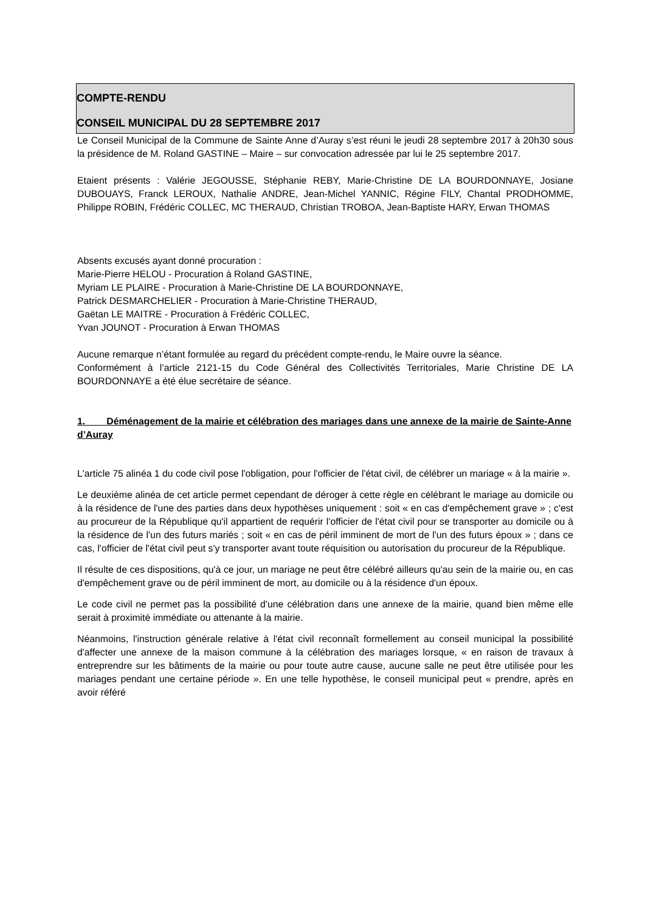COMPTE-RENDU
CONSEIL MUNICIPAL DU 28 SEPTEMBRE 2017
Le Conseil Municipal de la Commune de Sainte Anne d’Auray s’est réuni le jeudi 28 septembre 2017 à 20h30 sous la présidence de M. Roland GASTINE – Maire – sur convocation adressée par lui le 25 septembre 2017.
Etaient présents : Valérie JEGOUSSE, Stéphanie REBY, Marie-Christine DE LA BOURDONNAYE, Josiane DUBOUAYS, Franck LEROUX, Nathalie ANDRE, Jean-Michel YANNIC, Régine FILY, Chantal PRODHOMME, Philippe ROBIN, Frédéric COLLEC, MC THERAUD, Christian TROBOA, Jean-Baptiste HARY, Erwan THOMAS
Absents excusés ayant donné procuration :
Marie-Pierre HELOU - Procuration à Roland GASTINE,
Myriam LE PLAIRE - Procuration à Marie-Christine DE LA BOURDONNAYE,
Patrick DESMARCHELIER - Procuration à Marie-Christine THERAUD,
Gaëtan LE MAITRE - Procuration à Frédéric COLLEC,
Yvan JOUNOT - Procuration à Erwan THOMAS
Aucune remarque n’étant formulée au regard du précédent compte-rendu, le Maire ouvre la séance.
Conformément à l’article 2121-15 du Code Général des Collectivités Territoriales, Marie Christine DE LA BOURDONNAYE a été élue secrétaire de séance.
1. Déménagement de la mairie et célébration des mariages dans une annexe de la mairie de Sainte-Anne d’Auray
L'article 75 alinéa 1 du code civil pose l'obligation, pour l'officier de l'état civil, de célébrer un mariage « à la mairie ».
Le deuxième alinéa de cet article permet cependant de déroger à cette règle en célébrant le mariage au domicile ou à la résidence de l'une des parties dans deux hypothèses uniquement : soit « en cas d'empêchement grave » ; c'est au procureur de la République qu'il appartient de requérir l'officier de l'état civil pour se transporter au domicile ou à la résidence de l'un des futurs mariés ; soit « en cas de péril imminent de mort de l'un des futurs époux » ; dans ce cas, l'officier de l'état civil peut s'y transporter avant toute réquisition ou autorisation du procureur de la République.
Il résulte de ces dispositions, qu'à ce jour, un mariage ne peut être célébré ailleurs qu'au sein de la mairie ou, en cas d'empêchement grave ou de péril imminent de mort, au domicile ou à la résidence d'un époux.
Le code civil ne permet pas la possibilité d'une célébration dans une annexe de la mairie, quand bien même elle serait à proximité immédiate ou attenante à la mairie.
Néanmoins, l'instruction générale relative à l'état civil reconnaît formellement au conseil municipal la possibilité d'affecter une annexe de la maison commune à la célébration des mariages lorsque, « en raison de travaux à entreprendre sur les bâtiments de la mairie ou pour toute autre cause, aucune salle ne peut être utilisée pour les mariages pendant une certaine période ». En une telle hypothèse, le conseil municipal peut « prendre, après en avoir référé